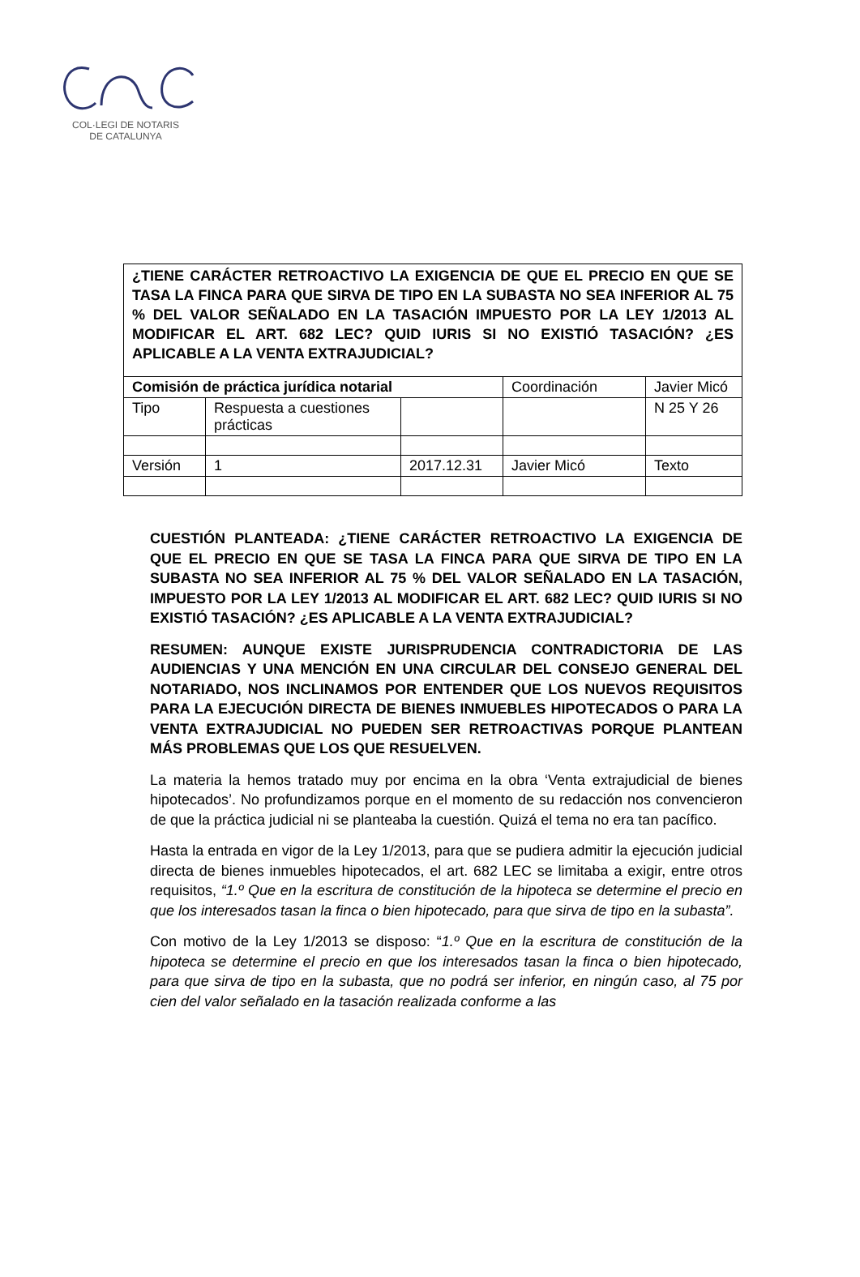COL·LEGI DE NOTARIS
DE CATALUNYA
| ¿TIENE CARÁCTER RETROACTIVO LA EXIGENCIA DE QUE EL PRECIO EN QUE SE TASA LA FINCA PARA QUE SIRVA DE TIPO EN LA SUBASTA NO SEA INFERIOR AL 75 % DEL VALOR SEÑALADO EN LA TASACIÓN IMPUESTO POR LA LEY 1/2013 AL MODIFICAR EL ART. 682 LEC? QUID IURIS SI NO EXISTIÓ TASACIÓN? ¿ES APLICABLE A LA VENTA EXTRAJUDICIAL? | | | | |
| Comisión de práctica jurídica notarial | | | Coordinación | Javier Micó |
| Tipo | Respuesta a cuestiones prácticas | | | N 25 Y 26 |
| Versión | 1 | 2017.12.31 | Javier Micó | Texto |
CUESTIÓN PLANTEADA: ¿TIENE CARÁCTER RETROACTIVO LA EXIGENCIA DE QUE EL PRECIO EN QUE SE TASA LA FINCA PARA QUE SIRVA DE TIPO EN LA SUBASTA NO SEA INFERIOR AL 75 % DEL VALOR SEÑALADO EN LA TASACIÓN, IMPUESTO POR LA LEY 1/2013 AL MODIFICAR EL ART. 682 LEC? QUID IURIS SI NO EXISTIÓ TASACIÓN? ¿ES APLICABLE A LA VENTA EXTRAJUDICIAL?
RESUMEN: AUNQUE EXISTE JURISPRUDENCIA CONTRADICTORIA DE LAS AUDIENCIAS Y UNA MENCIÓN EN UNA CIRCULAR DEL CONSEJO GENERAL DEL NOTARIADO, NOS INCLINAMOS POR ENTENDER QUE LOS NUEVOS REQUISITOS PARA LA EJECUCIÓN DIRECTA DE BIENES INMUEBLES HIPOTECADOS O PARA LA VENTA EXTRAJUDICIAL NO PUEDEN SER RETROACTIVAS PORQUE PLANTEAN MÁS PROBLEMAS QUE LOS QUE RESUELVEN.
La materia la hemos tratado muy por encima en la obra ‘Venta extrajudicial de bienes hipotecados’. No profundizamos porque en el momento de su redacción nos convencieron de que la práctica judicial ni se planteaba la cuestión. Quizá el tema no era tan pacífico.
Hasta la entrada en vigor de la Ley 1/2013, para que se pudiera admitir la ejecución judicial directa de bienes inmuebles hipotecados, el art. 682 LEC se limitaba a exigir, entre otros requisitos, “1.º Que en la escritura de constitución de la hipoteca se determine el precio en que los interesados tasan la finca o bien hipotecado, para que sirva de tipo en la subasta”.
Con motivo de la Ley 1/2013 se disposo: “1.º Que en la escritura de constitución de la hipoteca se determine el precio en que los interesados tasan la finca o bien hipotecado, para que sirva de tipo en la subasta, que no podrá ser inferior, en ningún caso, al 75 por cien del valor señalado en la tasación realizada conforme a las